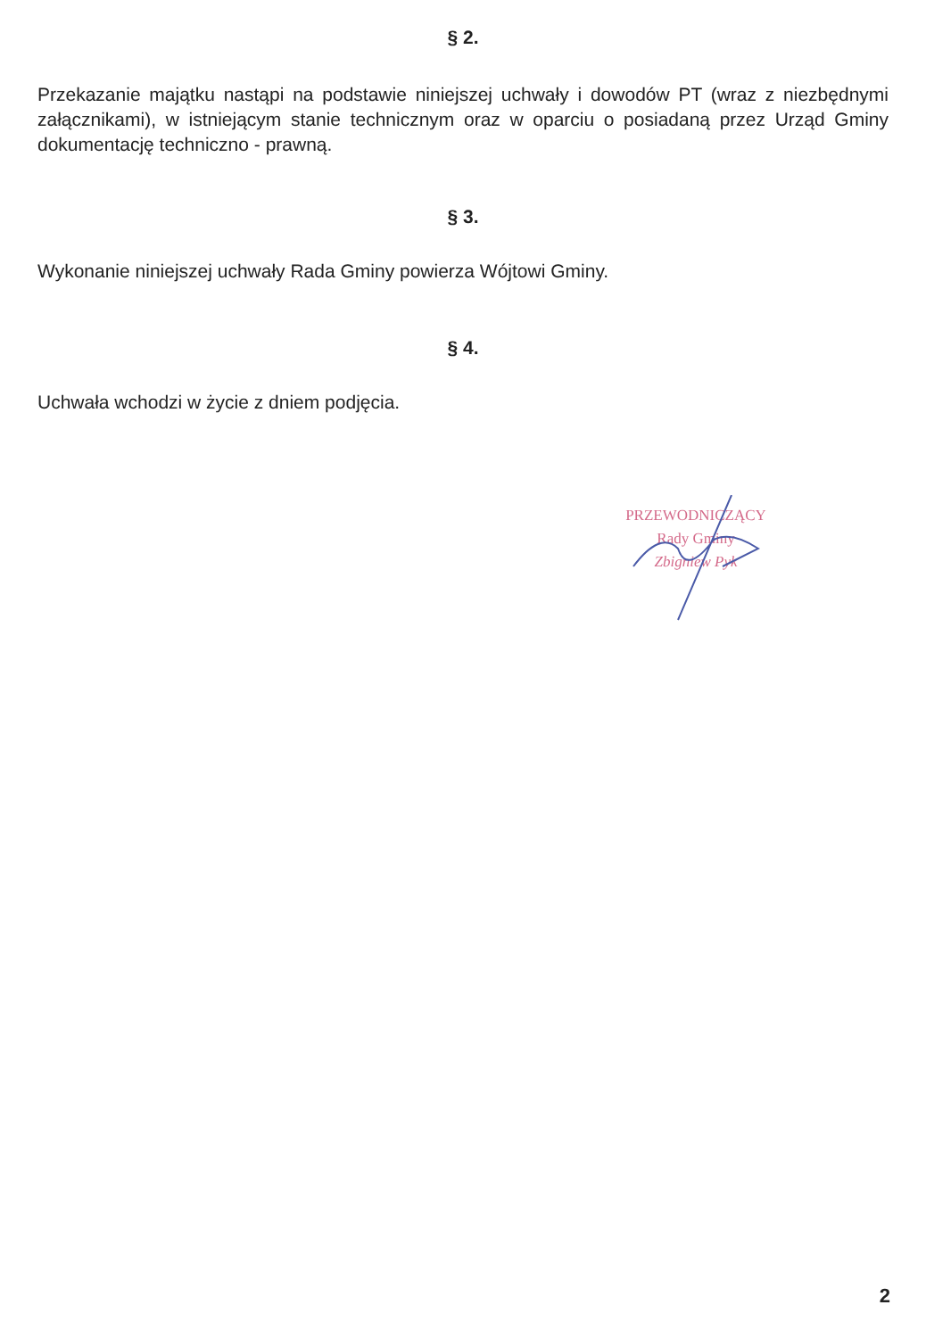§ 2.
Przekazanie majątku nastąpi na podstawie niniejszej uchwały i dowodów PT (wraz z niezbędnymi załącznikami), w istniejącym stanie technicznym oraz w oparciu o posiadaną przez Urząd Gminy dokumentację techniczno - prawną.
§ 3.
Wykonanie niniejszej uchwały Rada Gminy powierza Wójtowi Gminy.
§ 4.
Uchwała wchodzi w życie z dniem podjęcia.
PRZEWODNICZĄCY
Rady Gminy
Zbigniew Pyk
2